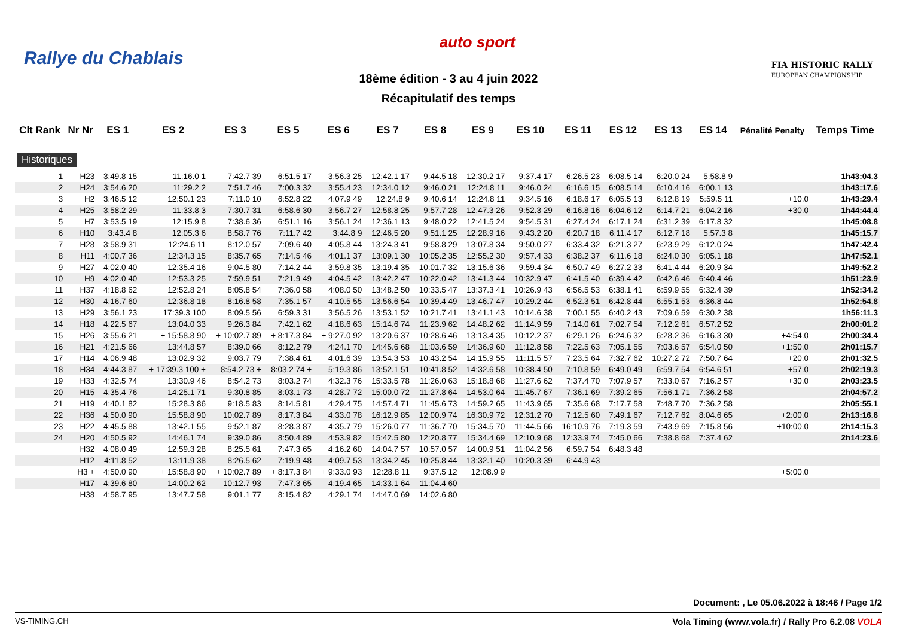Rallye du Chablais
auto sport
FIA HISTORIC RALLY
EUROPEAN CHAMPIONSHIP
18ème édition - 3 au 4 juin 2022
Récapitulatif des temps
| Clt Rank | Nr Nr | ES 1 | ES 2 | ES 3 | ES 5 | ES 6 | ES 7 | ES 8 | ES 9 | ES 10 | ES 11 | ES 12 | ES 13 | ES 14 | Pénalité Penalty | Temps Time |
| --- | --- | --- | --- | --- | --- | --- | --- | --- | --- | --- | --- | --- | --- | --- | --- | --- |
| Historiques | | | | | | | | | | | | | | | | |
| 1 | H23 | 3:49.8 15 | 11:16.0 1 | 7:42.7 39 | 6:51.5 17 | 3:56.3 25 | 12:42.1 17 | 9:44.5 18 | 12:30.2 17 | 9:37.4 17 | 6:26.5 23 | 6:08.5 14 | 6:20.0 24 | 5:58.8 9 | | 1h43:04.3 |
| 2 | H24 | 3:54.6 20 | 11:29.2 2 | 7:51.7 46 | 7:00.3 32 | 3:55.4 23 | 12:34.0 12 | 9:46.0 21 | 12:24.8 11 | 9:46.0 24 | 6:16.6 15 | 6:08.5 14 | 6:10.4 16 | 6:00.1 13 | | 1h43:17.6 |
| 3 | H2 | 3:46.5 12 | 12:50.1 23 | 7:11.0 10 | 6:52.8 22 | 4:07.9 49 | 12:24.8 9 | 9:40.6 14 | 12:24.8 11 | 9:34.5 16 | 6:18.6 17 | 6:05.5 13 | 6:12.8 19 | 5:59.5 11 | +10.0 | 1h43:29.4 |
| 4 | H25 | 3:58.2 29 | 11:33.8 3 | 7:30.7 31 | 6:58.6 30 | 3:56.7 27 | 12:58.8 25 | 9:57.7 28 | 12:47.3 26 | 9:52.3 29 | 6:16.8 16 | 6:04.6 12 | 6:14.7 21 | 6:04.2 16 | +30.0 | 1h44:44.4 |
| 5 | H7 | 3:53.5 19 | 12:15.9 8 | 7:38.6 36 | 6:51.1 16 | 3:56.1 24 | 12:36.1 13 | 9:48.0 22 | 12:41.5 24 | 9:54.5 31 | 6:27.4 24 | 6:17.1 24 | 6:31.2 39 | 6:17.8 32 | | 1h45:08.8 |
| 6 | H10 | 3:43.4 8 | 12:05.3 6 | 8:58.7 76 | 7:11.7 42 | 3:44.8 9 | 12:46.5 20 | 9:51.1 25 | 12:28.9 16 | 9:43.2 20 | 6:20.7 18 | 6:11.4 17 | 6:12.7 18 | 5:57.3 8 | | 1h45:15.7 |
| 7 | H28 | 3:58.9 31 | 12:24.6 11 | 8:12.0 57 | 7:09.6 40 | 4:05.8 44 | 13:24.3 41 | 9:58.8 29 | 13:07.8 34 | 9:50.0 27 | 6:33.4 32 | 6:21.3 27 | 6:23.9 29 | 6:12.0 24 | | 1h47:42.4 |
| 8 | H11 | 4:00.7 36 | 12:34.3 15 | 8:35.7 65 | 7:14.5 46 | 4:01.1 37 | 13:09.1 30 | 10:05.2 35 | 12:55.2 30 | 9:57.4 33 | 6:38.2 37 | 6:11.6 18 | 6:24.0 30 | 6:05.1 18 | | 1h47:52.1 |
| 9 | H27 | 4:02.0 40 | 12:35.4 16 | 9:04.5 80 | 7:14.2 44 | 3:59.8 35 | 13:19.4 35 | 10:01.7 32 | 13:15.6 36 | 9:59.4 34 | 6:50.7 49 | 6:27.2 33 | 6:41.4 44 | 6:20.9 34 | | 1h49:52.2 |
| 10 | H9 | 4:02.0 40 | 12:53.3 25 | 7:59.9 51 | 7:21.9 49 | 4:04.5 42 | 13:42.2 47 | 10:22.0 42 | 13:41.3 44 | 10:32.9 47 | 6:41.5 40 | 6:39.4 42 | 6:42.6 46 | 6:40.4 46 | | 1h51:23.9 |
| 11 | H37 | 4:18.8 62 | 12:52.8 24 | 8:05.8 54 | 7:36.0 58 | 4:08.0 50 | 13:48.2 50 | 10:33.5 47 | 13:37.3 41 | 10:26.9 43 | 6:56.5 53 | 6:38.1 41 | 6:59.9 55 | 6:32.4 39 | | 1h52:34.2 |
| 12 | H30 | 4:16.7 60 | 12:36.8 18 | 8:16.8 58 | 7:35.1 57 | 4:10.5 55 | 13:56.6 54 | 10:39.4 49 | 13:46.7 47 | 10:29.2 44 | 6:52.3 51 | 6:42.8 44 | 6:55.1 53 | 6:36.8 44 | | 1h52:54.8 |
| 13 | H29 | 3:56.1 23 | 17:39.3 100 | 8:09.5 56 | 6:59.3 31 | 3:56.5 26 | 13:53.1 52 | 10:21.7 41 | 13:41.1 43 | 10:14.6 38 | 7:00.1 55 | 6:40.2 43 | 7:09.6 59 | 6:30.2 38 | | 1h56:11.3 |
| 14 | H18 | 4:22.5 67 | 13:04.0 33 | 9:26.3 84 | 7:42.1 62 | 4:18.6 63 | 15:14.6 74 | 11:23.9 62 | 14:48.2 62 | 11:14.9 59 | 7:14.0 61 | 7:02.7 54 | 7:12.2 61 | 6:57.2 52 | | 2h00:01.2 |
| 15 | H26 | 3:55.6 21 | + 15:58.8 90 | + 10:02.7 89 | + 8:17.3 84 | + 9:27.0 92 | 13:20.6 37 | 10:28.6 46 | 13:13.4 35 | 10:12.2 37 | 6:29.1 26 | 6:24.6 32 | 6:28.2 36 | 6:16.3 30 | +4:54.0 | 2h00:34.4 |
| 16 | H21 | 4:21.5 66 | 13:44.8 57 | 8:39.0 66 | 8:12.2 79 | 4:24.1 70 | 14:45.6 68 | 11:03.6 59 | 14:36.9 60 | 11:12.8 58 | 7:22.5 63 | 7:05.1 55 | 7:03.6 57 | 6:54.0 50 | +1:50.0 | 2h01:15.7 |
| 17 | H14 | 4:06.9 48 | 13:02.9 32 | 9:03.7 79 | 7:38.4 61 | 4:01.6 39 | 13:54.3 53 | 10:43.2 54 | 14:15.9 55 | 11:11.5 57 | 7:23.5 64 | 7:32.7 62 | 10:27.2 72 | 7:50.7 64 | +20.0 | 2h01:32.5 |
| 18 | H34 | 4:44.3 87 | + 17:39.3 100 + | 8:54.2 73 + | 8:03.2 74 + | 5:19.3 86 | 13:52.1 51 | 10:41.8 52 | 14:32.6 58 | 10:38.4 50 | 7:10.8 59 | 6:49.0 49 | 6:59.7 54 | 6:54.6 51 | +57.0 | 2h02:19.3 |
| 19 | H33 | 4:32.5 74 | 13:30.9 46 | 8:54.2 73 | 8:03.2 74 | 4:32.3 76 | 15:33.5 78 | 11:26.0 63 | 15:18.8 68 | 11:27.6 62 | 7:37.4 70 | 7:07.9 57 | 7:33.0 67 | 7:16.2 57 | +30.0 | 2h03:23.5 |
| 20 | H15 | 4:35.4 76 | 14:25.1 71 | 9:30.8 85 | 8:03.1 73 | 4:28.7 72 | 15:00.0 72 | 11:27.8 64 | 14:53.0 64 | 11:45.7 67 | 7:36.1 69 | 7:39.2 65 | 7:56.1 71 | 7:36.2 58 | | 2h04:57.2 |
| 21 | H19 | 4:40.1 82 | 15:28.3 86 | 9:18.5 83 | 8:14.5 81 | 4:29.4 75 | 14:57.4 71 | 11:45.6 73 | 14:59.2 65 | 11:43.9 65 | 7:35.6 68 | 7:17.7 58 | 7:48.7 70 | 7:36.2 58 | | 2h05:55.1 |
| 22 | H36 | 4:50.0 90 | 15:58.8 90 | 10:02.7 89 | 8:17.3 84 | 4:33.0 78 | 16:12.9 85 | 12:00.9 74 | 16:30.9 72 | 12:31.2 70 | 7:12.5 60 | 7:49.1 67 | 7:12.7 62 | 8:04.6 65 | +2:00.0 | 2h13:16.6 |
| 23 | H22 | 4:45.5 88 | 13:42.1 55 | 9:52.1 87 | 8:28.3 87 | 4:35.7 79 | 15:26.0 77 | 11:36.7 70 | 15:34.5 70 | 11:44.5 66 | 16:10.9 76 | 7:19.3 59 | 7:43.9 69 | 7:15.8 56 | +10:00.0 | 2h14:15.3 |
| 24 | H20 | 4:50.5 92 | 14:46.1 74 | 9:39.0 86 | 8:50.4 89 | 4:53.9 82 | 15:42.5 80 | 12:20.8 77 | 15:34.4 69 | 12:10.9 68 | 12:33.9 74 | 7:45.0 66 | 7:38.8 68 | 7:37.4 62 | | 2h14:23.6 |
| | H32 | 4:08.0 49 | 12:59.3 28 | 8:25.5 61 | 7:47.3 65 | 4:16.2 60 | 14:04.7 57 | 10:57.0 57 | 14:00.9 51 | 11:04.2 56 | 6:59.7 54 | 6:48.3 48 | | | | |
| | H12 | 4:11.8 52 | 13:11.9 38 | 8:26.5 62 | 7:19.9 48 | 4:09.7 53 | 13:34.2 45 | 10:25.8 44 | 13:32.1 40 | 10:20.3 39 | 6:44.9 43 | | | | | |
| | H3 + | 4:50.0 90 | + 15:58.8 90 | + 10:02.7 89 | + 8:17.3 84 | + 9:33.0 93 | 12:28.8 11 | 9:37.5 12 | 12:08.9 9 | | | | | | +5:00.0 | |
| | H17 | 4:39.6 80 | 14:00.2 62 | 10:12.7 93 | 7:47.3 65 | 4:19.4 65 | 14:33.1 64 | 11:04.4 60 | | | | | | | | |
| | H38 | 4:58.7 95 | 13:47.7 58 | 9:01.1 77 | 8:15.4 82 | 4:29.1 74 | 14:47.0 69 | 14:02.6 80 | | | | | | | | |
Document: , Le 05.06.2022 à 18:46 / Page 1/2
VS-TIMING.CH Vola Timing (www.vola.fr) / Rally Pro 6.2.08 VOLA